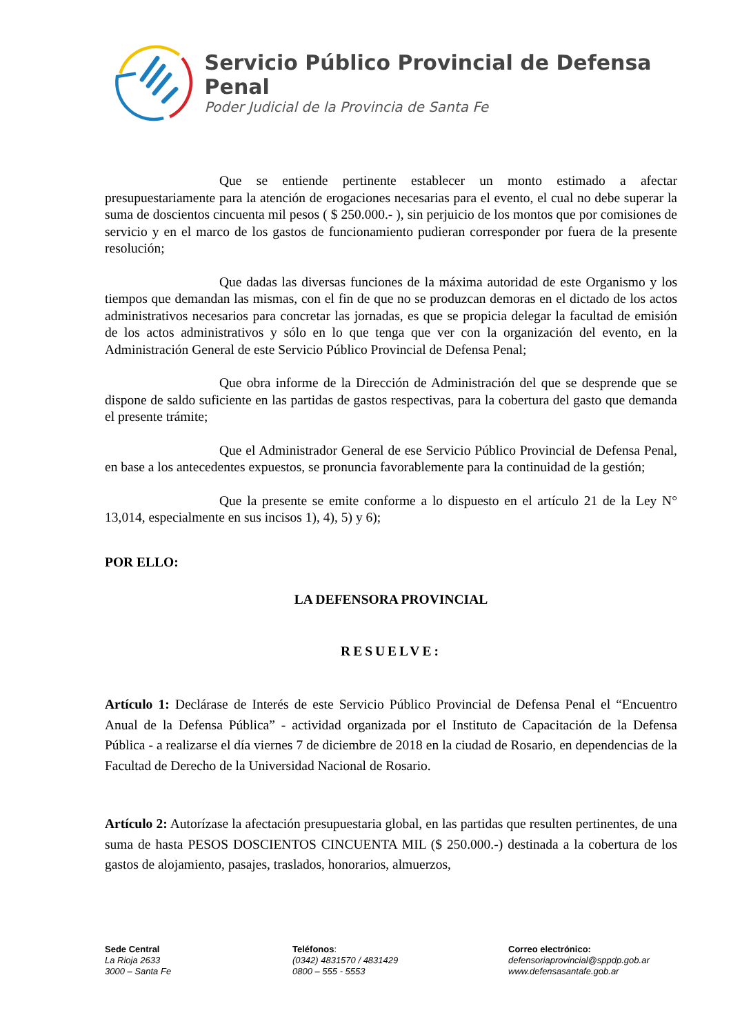Servicio Público Provincial de Defensa Penal
Poder Judicial de la Provincia de Santa Fe
Que se entiende pertinente establecer un monto estimado a afectar presupuestariamente para la atención de erogaciones necesarias para el evento, el cual no debe superar la suma de doscientos cincuenta mil pesos ( $ 250.000.- ), sin perjuicio de los montos que por comisiones de servicio y en el marco de los gastos de funcionamiento pudieran corresponder por fuera de la presente resolución;
Que dadas las diversas funciones de la máxima autoridad de este Organismo y los tiempos que demandan las mismas, con el fin de que no se produzcan demoras en el dictado de los actos administrativos necesarios para concretar las jornadas, es que se propicia delegar la facultad de emisión de los actos administrativos y sólo en lo que tenga que ver con la organización del evento, en la Administración General de este Servicio Público Provincial de Defensa Penal;
Que obra informe de la Dirección de Administración del que se desprende que se dispone de saldo suficiente en las partidas de gastos respectivas, para la cobertura del gasto que demanda el presente trámite;
Que el Administrador General de ese Servicio Público Provincial de Defensa Penal, en base a los antecedentes expuestos, se pronuncia favorablemente para la continuidad de la gestión;
Que la presente se emite conforme a lo dispuesto en el artículo 21 de la Ley N° 13,014, especialmente en sus incisos 1), 4), 5) y 6);
POR ELLO:
LA DEFENSORA PROVINCIAL
RESUELVE:
Artículo 1: Declárase de Interés de este Servicio Público Provincial de Defensa Penal el “Encuentro Anual de la Defensa Pública” - actividad organizada por el Instituto de Capacitación de la Defensa Pública - a realizarse el día viernes 7 de diciembre de 2018 en la ciudad de Rosario, en dependencias de la Facultad de Derecho de la Universidad Nacional de Rosario.
Artículo 2: Autorízase la afectación presupuestaria global, en las partidas que resulten pertinentes, de una suma de hasta PESOS DOSCIENTOS CINCUENTA MIL ($ 250.000.-) destinada a la cobertura de los gastos de alojamiento, pasajes, traslados, honorarios, almuerzos,
Sede Central
La Rioja 2633
3000 – Santa Fe
Teléfonos:
(0342) 4831570 / 4831429
0800 – 555 - 5553
Correo electrónico:
defensoriaprovincial@sppdp.gob.ar
www.defensasantafe.gob.ar